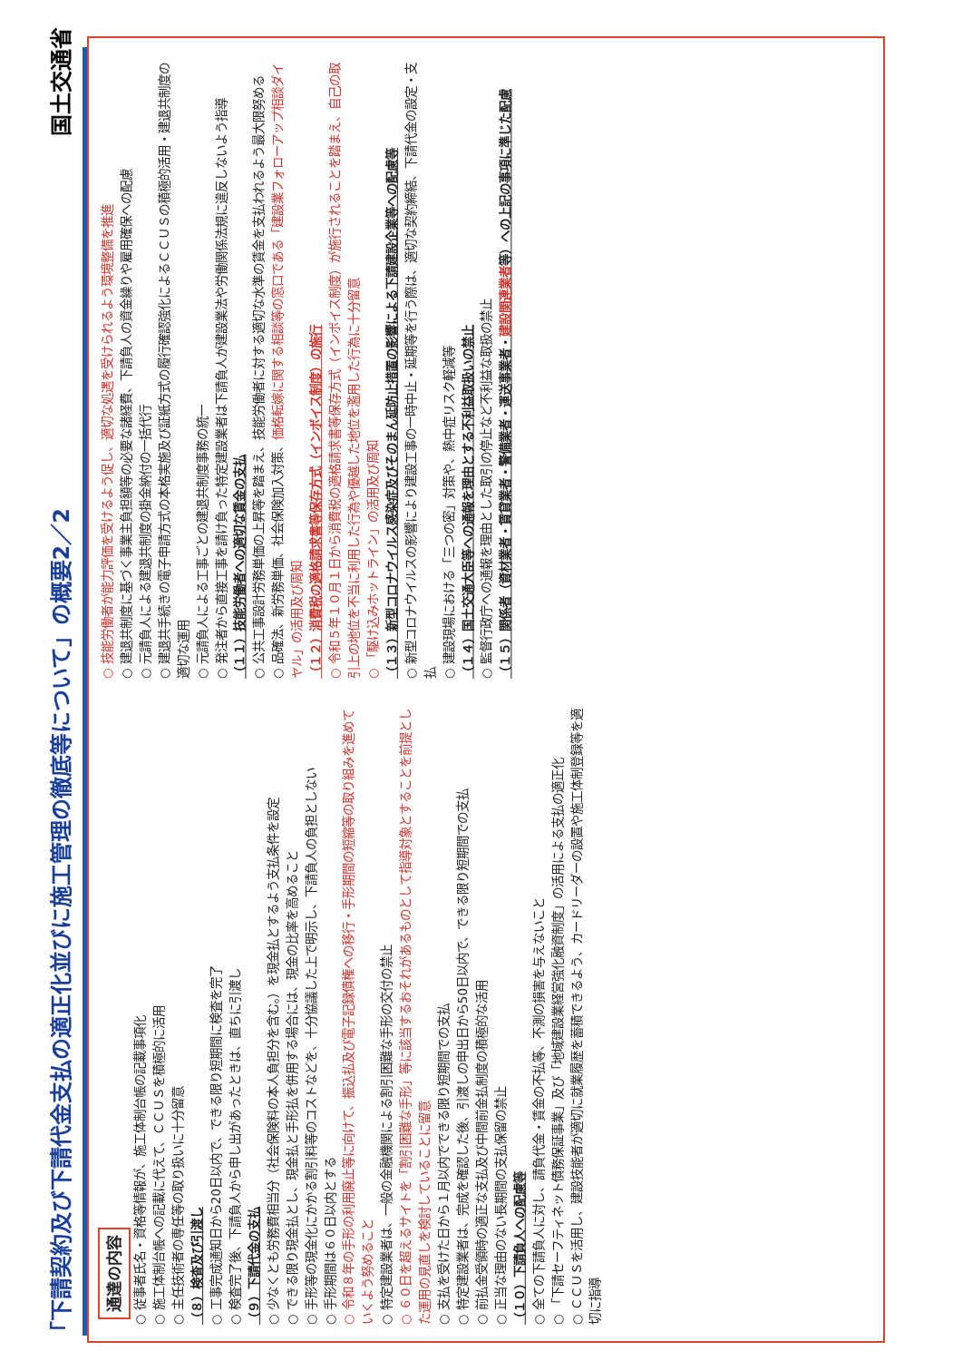「下請契約及び下請代金支払の適正化並びに施工管理の徹底等について」の概要2／2 国土交通省
通達の内容
○ 従事者氏名・資格等情報が、施工体制台帳の記載事項化
○ 施工体制台帳への記載に代えて、ＣＣＵＳを積極的に活用
○ 主任技術者の専任等の取り扱いに十分留意
（８）検査及び引渡し
○ 工事完成通知日から20日以内で、できる限り短期間に検査を完了
○ 検査完了後、下請負人から申し出があったときは、直ちに引渡し
（９）下請代金の支払
○ 少なくとも労務費相当分（社会保険料の本人負担分を含む。）を現金払とするよう支払条件を設定
○ できる限り現金払とし、現金払と手形払を併用する場合には、現金の比率を高めること
○ 手形等の現金化にかかる割引料等のコストなどを、十分協議した上で明示し、下請負人の負担としない
○ 手形期間は６０日以内とする
○ 令和８年の手形の利用廃止等に向けて、振込払及び電子記録債権への移行・手形期間の短縮等の取り組みを進めていくよう努めること
○ 特定建設業者は、一般の金融機関による割引困難な手形の交付の禁止
○ ６０日を超えるサイトを「割引困難な手形」等に該当するおそれがあるものとして指導対象とすることを前提とした運用の見直しを検討していることに留意
○ 支払を受けた日から１月以内でできる限り短期間での支払
○ 特定建設業者は、完成を確認した後、引渡しの申出日から50日以内で、できる限り短期間での支払
○ 前払金受領時の適正な支払及び中間前金払制度の積極的な活用
○ 正当な理由のない長期間の支払保留の禁止
（１０）下請負人への配慮等
○ 全ての下請負人に対し、請負代金・賃金の不払等、不測の損害を与えないこと
○ 「下請セーフティネット債務保証事業」及び「地域建設業経営強化融資制度」の活用による支払の適正化
○ ＣＣＵＳを活用し、建設技能者が適切に就業履歴を蓄積できるよう、カードリーダーの設置や施工体制登録等を適切に指導
○ 技能労働者が能力評価を受けるよう促し、適切な処遇を受けられるよう環境整備を推進
○ 建退共制度に基づく事業主負担額等の必要な諸経費、下請負人の資金繰りや雇用確保への配慮
○ 元請負人による建退共制度の掛金納付の一括代行
○ 建退共手続きの電子申請方式の本格実施及び証紙方式の履行確認強化によるＣＣＵＳの積極的活用・建退共制度の適切な運用
○ 元請負人による工事ごとの建退共制度事務の統一
○ 発注者から直接工事を請け負った特定建設業者は下請負人が建設業法や労働関係法規に違反しないよう指導
（１１）技能労働者への適切な賃金の支払
○ 公共工事設計労務単価の上昇等を踏まえ、技能労働者に対する適切な水準の賃金を支払われるよう最大限努める
○ 品確法、新労務単価、社会保険加入対策、価格転嫁に関する相談等の窓口である「建設業フォローアップ相談ダイヤル」の活用及び周知
（１２）消費税の適格請求書等保存方式（インボイス制度）の施行
○ 令和５年１０月１日から消費税の適格請求書等保存方式（インボイス制度）が施行されることを踏まえ、自己の取引上の地位を不当に利用した行為や優越した地位を濫用した行為に十分留意
○ 「駆け込みホットライン」の活用及び周知
（１３）新型コロナウイルス感染症及びそのまん延防止措置の影響による下請建設企業等への配慮等
○ 新型コロナウイルスの影響により建設工事の一時中止・延期等を行う際は、適切な契約締結、下請代金の設定・支払
○ 建設現場における「三つの密」対策や、熱中症リスク軽減等
（１４）国土交通大臣等への通報を理由とする不利益取扱いの禁止
○ 監督行政庁への通報を理由とした取引の停止など不利益な取扱の禁止
（１５）関係者（資材業者・賃貸業者・警備業者・運送事業者・建設関連業者等）への上記の事項に準じた配慮